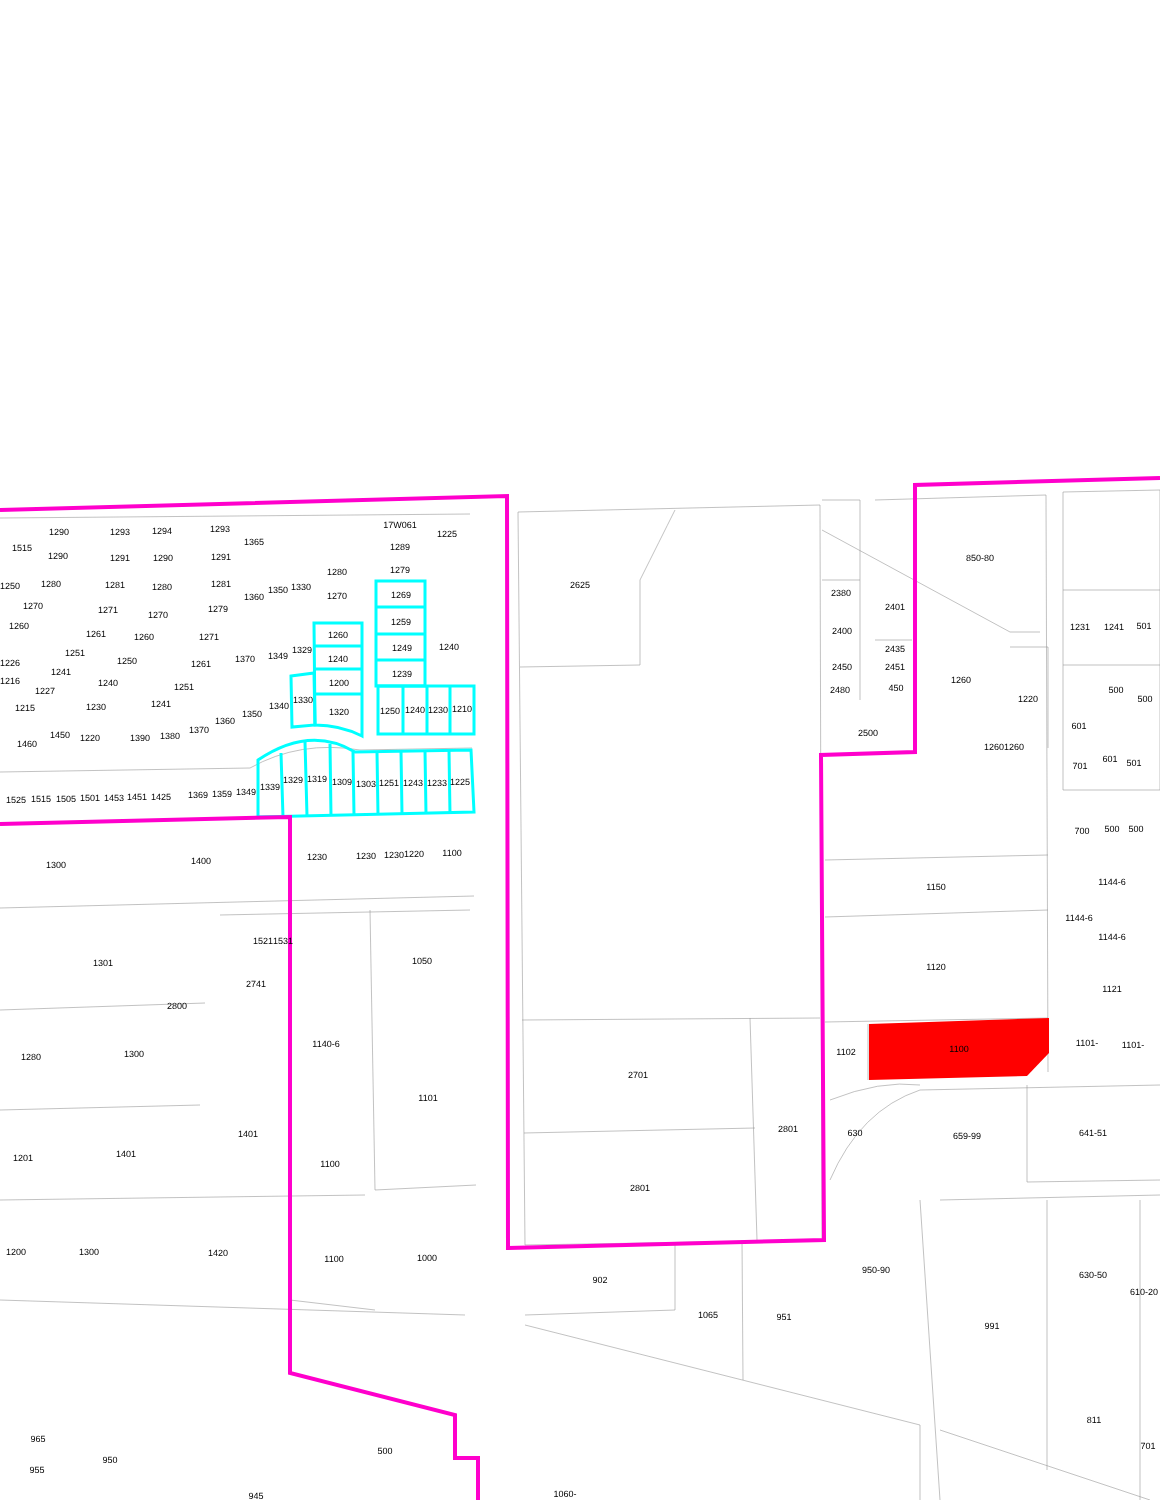1290
1293
1294
1293
1365
17W061
1225
1515
1290
1291
1290
1291
1289
1250
1280
1281
1280
1281
1360
1350
1330
1280
1279
1270
1271
1270
1279
1270
1269
1260
1261
1260
1271
1259
1260
2625
2380
2401
850-80
1231
1241
501
1226
1251
1250
1261
1370
1349
1329
1240
1249
1240
2400
2435
1216
1241
1240
1251
1200
1239
2450
2451
1260
1220
500
500
1227
1215
1230
1241
1330
1340
1350
1320
1250
1240
1230
1210
2480
450
601
1460
1450
1220
1390
1380
1370
1360
2500
12601260
601
501
701
1525
1515
1505
1501
1453
1451
1425
1369
1359
1349
1339
1329
1319
1309
1303
1251
1243
1233
1225
700
500
500
1300
1400
1230
1230
1230
1220
1100
1144-6
1150
1144-6
1144-6
1521
1531
1301
1050
1120
2741
1121
2800
1101-
1101-
1140-6
1102
1100
1300
1280
2701
1101
2801
630
659-99
641-51
1401
1401
1201
1100
2801
1200
1300
1420
1100
1000
950-90
630-50
610-20
902
1065
951
991
811
965
950
500
701
955
945
1060-